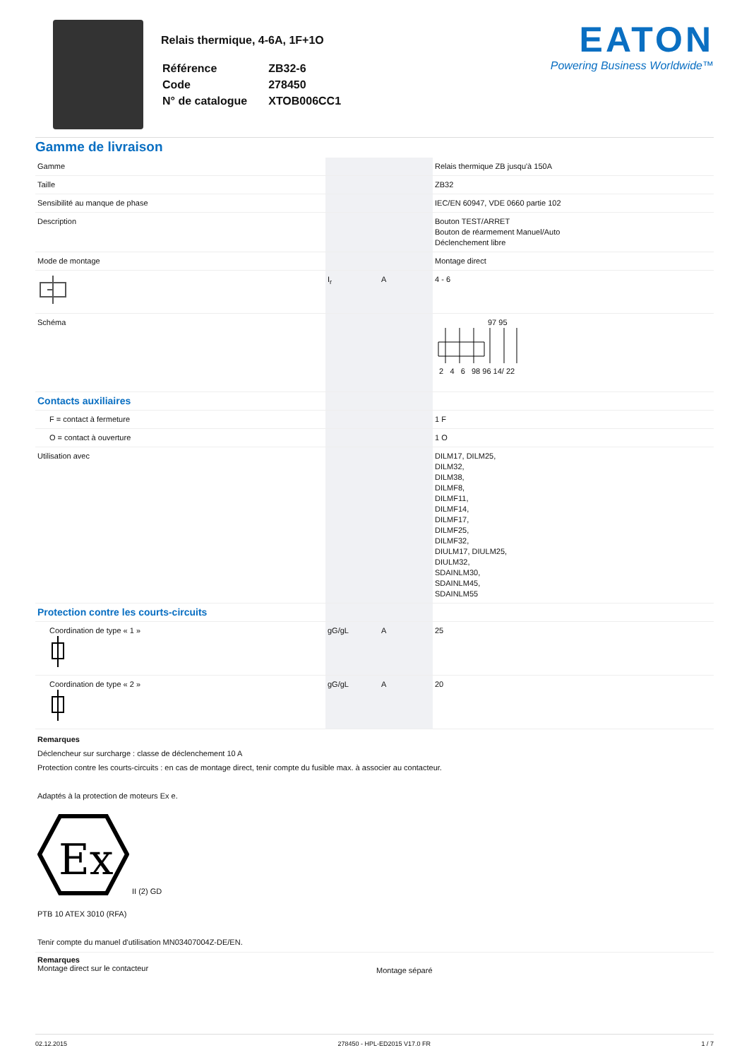Relais thermique, 4-6A, 1F+1O
| Référence | ZB32-6 |
| Code | 278450 |
| N° de catalogue | XTOB006CC1 |
EATON
Powering Business Worldwide™
Gamme de livraison
| Gamme | | | Relais thermique ZB jusqu'à 150A |
| Taille | | | ZB32 |
| Sensibilité au manque de phase | | | IEC/EN 60947, VDE 0660 partie 102 |
| Description | | | Bouton TEST/ARRET Bouton de réarmement Manuel/Auto Déclenchement libre |
| Mode de montage | | | Montage direct |
| | I<sub>r</sub> | A | 4 - 6 |
| Schéma | | | 97 95 2 4 6 98 96 14/ 22 |
| Contacts auxiliaires | | | |
| F = contact à fermeture | | | 1 F |
| O = contact à ouverture | | | 1 O |
| Utilisation avec | | | DILM17, DILM25, DILM32, DILM38, DILMF8, DILMF11, DILMF14, DILMF17, DILMF25, DILMF32, DIULM17, DIULM25, DIULM32, SDAINLM30, SDAINLM45, SDAINLM55 |
| Protection contre les courts-circuits | | | |
| Coordination de type « 1 » | gG/gL | A | 25 |
| Coordination de type « 2 » | gG/gL | A | 20 |
Remarques
Déclencheur sur surcharge : classe de déclenchement 10 A
Protection contre les courts-circuits : en cas de montage direct, tenir compte du fusible max. à associer au contacteur.
Adaptés à la protection de moteurs Ex e.
Ex
II (2) GD
PTB 10 ATEX 3010 (RFA)
Tenir compte du manuel d'utilisation MN03407004Z-DE/EN.
Remarques
Montage direct sur le contacteur
Montage séparé
02.12.2015 278450 - HPL-ED2015 V17.0 FR 1 / 7